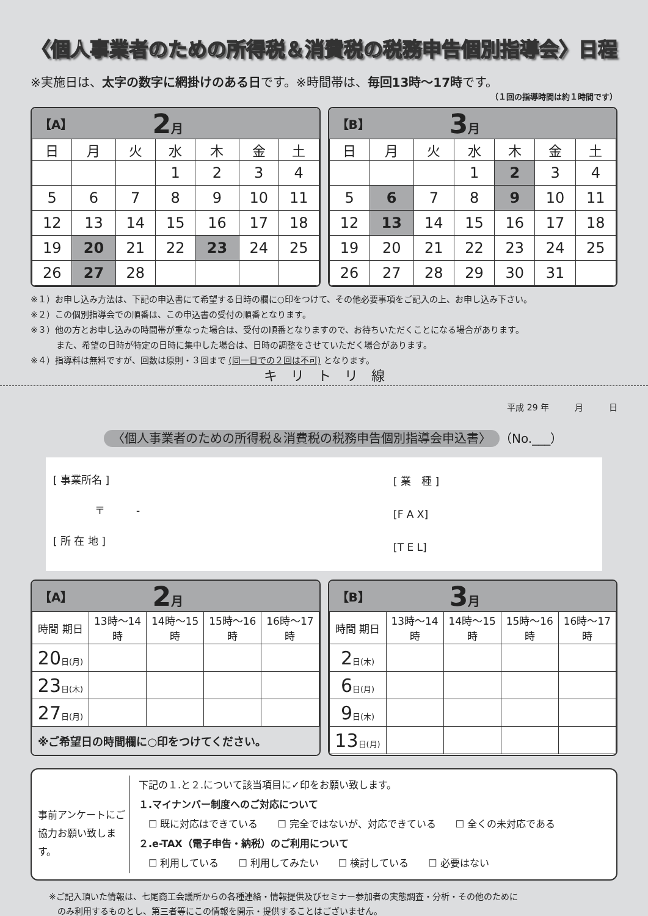〈個人事業者のための所得税＆消費税の税務申告個別指導会〉日程
※実施日は、太字の数字に網掛けのある日です。※時間帯は、毎回13時〜17時です。
（１回の指導時間は約１時間です）
【A】 2月
| 日 | 月 | 火 | 水 | 木 | 金 | 土 |
| --- | --- | --- | --- | --- | --- | --- |
| | | | 1 | 2 | 3 | 4 |
| 5 | 6 | 7 | 8 | 9 | 10 | 11 |
| 12 | 13 | 14 | 15 | 16 | 17 | 18 |
| 19 | 20 | 21 | 22 | 23 | 24 | 25 |
| 26 | 27 | 28 | | | | |
【B】 3月
| 日 | 月 | 火 | 水 | 木 | 金 | 土 |
| --- | --- | --- | --- | --- | --- | --- |
| | | | 1 | 2 | 3 | 4 |
| 5 | 6 | 7 | 8 | 9 | 10 | 11 |
| 12 | 13 | 14 | 15 | 16 | 17 | 18 |
| 19 | 20 | 21 | 22 | 23 | 24 | 25 |
| 26 | 27 | 28 | 29 | 30 | 31 | |
※１）お申し込み方法は、下記の申込書にて希望する日時の欄に○印をつけて、その他必要事項をご記入の上、お申し込み下さい。
※２）この個別指導会での順番は、この申込書の受付の順番となります。
※３）他の方とお申し込みの時間帯が重なった場合は、受付の順番となりますので、お待ちいただくことになる場合があります。
　　　また、希望の日時が特定の日時に集中した場合は、日時の調整をさせていただく場合があります。
※４）指導料は無料ですが、回数は原則・３回まで (同一日での２回は不可) となります。
キ　リ　ト　リ　線
平成 29 年　　　月　　　日
〈個人事業者のための所得税＆消費税の税務申告個別指導会申込書〉 （No.___）
[ 事業所名 ]
　　　　〒　　　-
[ 所 在 地 ]
[ 業　種 ]
[F A X]
[T E L]
【A】 2月
| 時間 期日 | 13時〜14時 | 14時〜15時 | 15時〜16時 | 16時〜17時 |
| --- | --- | --- | --- | --- |
| 20 日(月) | | | | |
| 23 日(木) | | | | |
| 27 日(月) | | | | |
※ご希望日の時間欄に○印をつけてください。
【B】 3月
| 時間 期日 | 13時〜14時 | 14時〜15時 | 15時〜16時 | 16時〜17時 |
| --- | --- | --- | --- | --- |
| 2 日(木) | | | | |
| 6 日(月) | | | | |
| 9 日(木) | | | | |
| 13 日(月) | | | | |
事前アンケートにご協力お願い致します。
下記の１.と２.について該当項目に✓印をお願い致します。
１.マイナンバー制度へのご対応について
　☐ 既に対応はできている　　☐ 完全ではないが、対応できている　　☐ 全くの未対応である
２.e-TAX（電子申告・納税）のご利用について
　☐ 利用している　　☐ 利用してみたい　　☐ 検討している　　☐ 必要はない
※ご記入頂いた情報は、七尾商工会議所からの各種連絡・情報提供及びセミナー参加者の実態調査・分析・その他のために
　のみ利用するものとし、第三者等にこの情報を開示・提供することはございません。